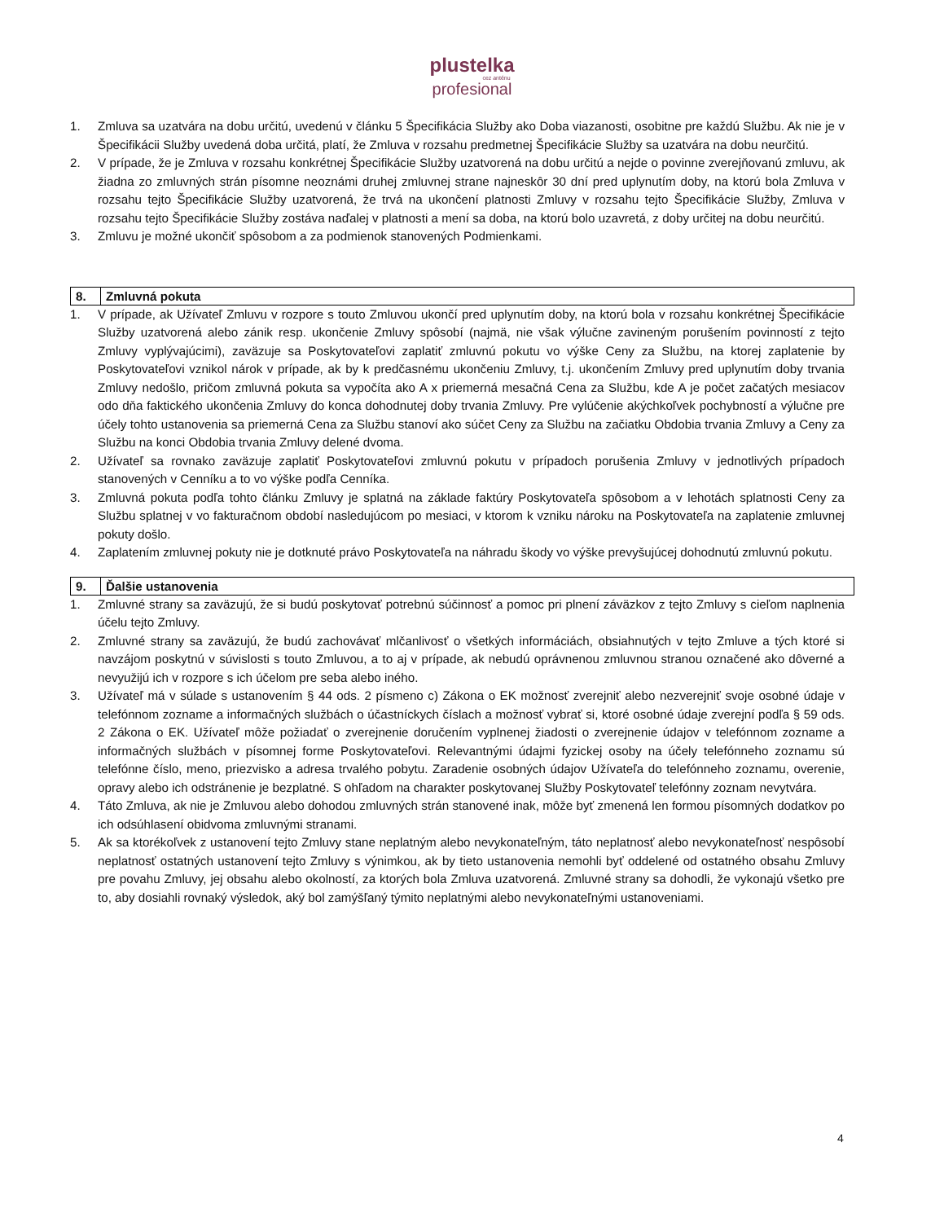plustelka
cez anténu
profesional
1. Zmluva sa uzatvára na dobu určitú, uvedenú v článku 5 Špecifikácia Služby ako Doba viazanosti, osobitne pre každú Službu. Ak nie je v Špecifikácii Služby uvedená doba určitá, platí, že Zmluva v rozsahu predmetnej Špecifikácie Služby sa uzatvára na dobu neurčitú.
2. V prípade, že je Zmluva v rozsahu konkrétnej Špecifikácie Služby uzatvorená na dobu určitú a nejde o povinne zverejňovanú zmluvu, ak žiadna zo zmluvných strán písomne neoznámi druhej zmluvnej strane najneskôr 30 dní pred uplynutím doby, na ktorú bola Zmluva v rozsahu tejto Špecifikácie Služby uzatvorená, že trvá na ukončení platnosti Zmluvy v rozsahu tejto Špecifikácie Služby, Zmluva v rozsahu tejto Špecifikácie Služby zostáva naďalej v platnosti a mení sa doba, na ktorú bolo uzavretá, z doby určitej na dobu neurčitú.
3. Zmluvu je možné ukončiť spôsobom a za podmienok stanovených Podmienkami.
| 8. | Zmluvná pokuta |
1. V prípade, ak Užívateľ Zmluvu v rozpore s touto Zmluvou ukončí pred uplynutím doby, na ktorú bola v rozsahu konkrétnej Špecifikácie Služby uzatvorená alebo zánik resp. ukončenie Zmluvy spôsobí (najmä, nie však výlučne zavineným porušením povinností z tejto Zmluvy vyplývajúcimi), zaväzuje sa Poskytovateľovi zaplatiť zmluvnú pokutu vo výške Ceny za Službu, na ktorej zaplatenie by Poskytovateľovi vznikol nárok v prípade, ak by k predčasnému ukončeniu Zmluvy, t.j. ukončením Zmluvy pred uplynutím doby trvania Zmluvy nedošlo, pričom zmluvná pokuta sa vypočíta ako A x priemerná mesačná Cena za Službu, kde A je počet začatých mesiacov odo dňa faktického ukončenia Zmluvy do konca dohodnutej doby trvania Zmluvy. Pre vylúčenie akýchkoľvek pochybností a výlučne pre účely tohto ustanovenia sa priemerná Cena za Službu stanoví ako súčet Ceny za Službu na začiatku Obdobia trvania Zmluvy a Ceny za Službu na konci Obdobia trvania Zmluvy delené dvoma.
2. Užívateľ sa rovnako zaväzuje zaplatiť Poskytovateľovi zmluvnú pokutu v prípadoch porušenia Zmluvy v jednotlivých prípadoch stanovených v Cenníku a to vo výške podľa Cenníka.
3. Zmluvná pokuta podľa tohto článku Zmluvy je splatná na základe faktúry Poskytovateľa spôsobom a v lehotách splatnosti Ceny za Službu splatnej v vo fakturačnom období nasledujúcom po mesiaci, v ktorom k vzniku nároku na Poskytovateľa na zaplatenie zmluvnej pokuty došlo.
4. Zaplatením zmluvnej pokuty nie je dotknuté právo Poskytovateľa na náhradu škody vo výške prevyšujúcej dohodnutú zmluvnú pokutu.
| 9. | Ďalšie ustanovenia |
1. Zmluvné strany sa zaväzujú, že si budú poskytovať potrebnú súčinnosť a pomoc pri plnení záväzkov z tejto Zmluvy s cieľom naplnenia účelu tejto Zmluvy.
2. Zmluvné strany sa zaväzujú, že budú zachovávať mlčanlivosť o všetkých informáciách, obsiahnutých v tejto Zmluve a tých ktoré si navzájom poskytnú v súvislosti s touto Zmluvou, a to aj v prípade, ak nebudú oprávnenou zmluvnou stranou označené ako dôverné a nevyužijú ich v rozpore s ich účelom pre seba alebo iného.
3. Užívateľ má v súlade s ustanovením § 44 ods. 2 písmeno c) Zákona o EK možnosť zverejniť alebo nezverejniť svoje osobné údaje v telefónnom zozname a informačných službách o účastníckych číslach a možnosť vybrať si, ktoré osobné údaje zverejní podľa § 59 ods. 2 Zákona o EK. Užívateľ môže požiadať o zverejnenie doručením vyplnenej žiadosti o zverejnenie údajov v telefónnom zozname a informačných službách v písomnej forme Poskytovateľovi. Relevantnými údajmi fyzickej osoby na účely telefónneho zoznamu sú telefónne číslo, meno, priezvisko a adresa trvalého pobytu. Zaradenie osobných údajov Užívateľa do telefónneho zoznamu, overenie, opravy alebo ich odstránenie je bezplatné. S ohľadom na charakter poskytovanej Služby Poskytovateľ telefónny zoznam nevytvára.
4. Táto Zmluva, ak nie je Zmluvou alebo dohodou zmluvných strán stanovené inak, môže byť zmenená len formou písomných dodatkov po ich odsúhlasení obidvoma zmluvnými stranami.
5. Ak sa ktorékoľvek z ustanovení tejto Zmluvy stane neplatným alebo nevykonateľným, táto neplatnosť alebo nevykonateľnosť nespôsobí neplatnosť ostatných ustanovení tejto Zmluvy s výnimkou, ak by tieto ustanovenia nemohli byť oddelené od ostatného obsahu Zmluvy pre povahu Zmluvy, jej obsahu alebo okolností, za ktorých bola Zmluva uzatvorená. Zmluvné strany sa dohodli, že vykonajú všetko pre to, aby dosiahli rovnaký výsledok, aký bol zamýšľaný týmito neplatnými alebo nevykonateľnými ustanoveniami.
4